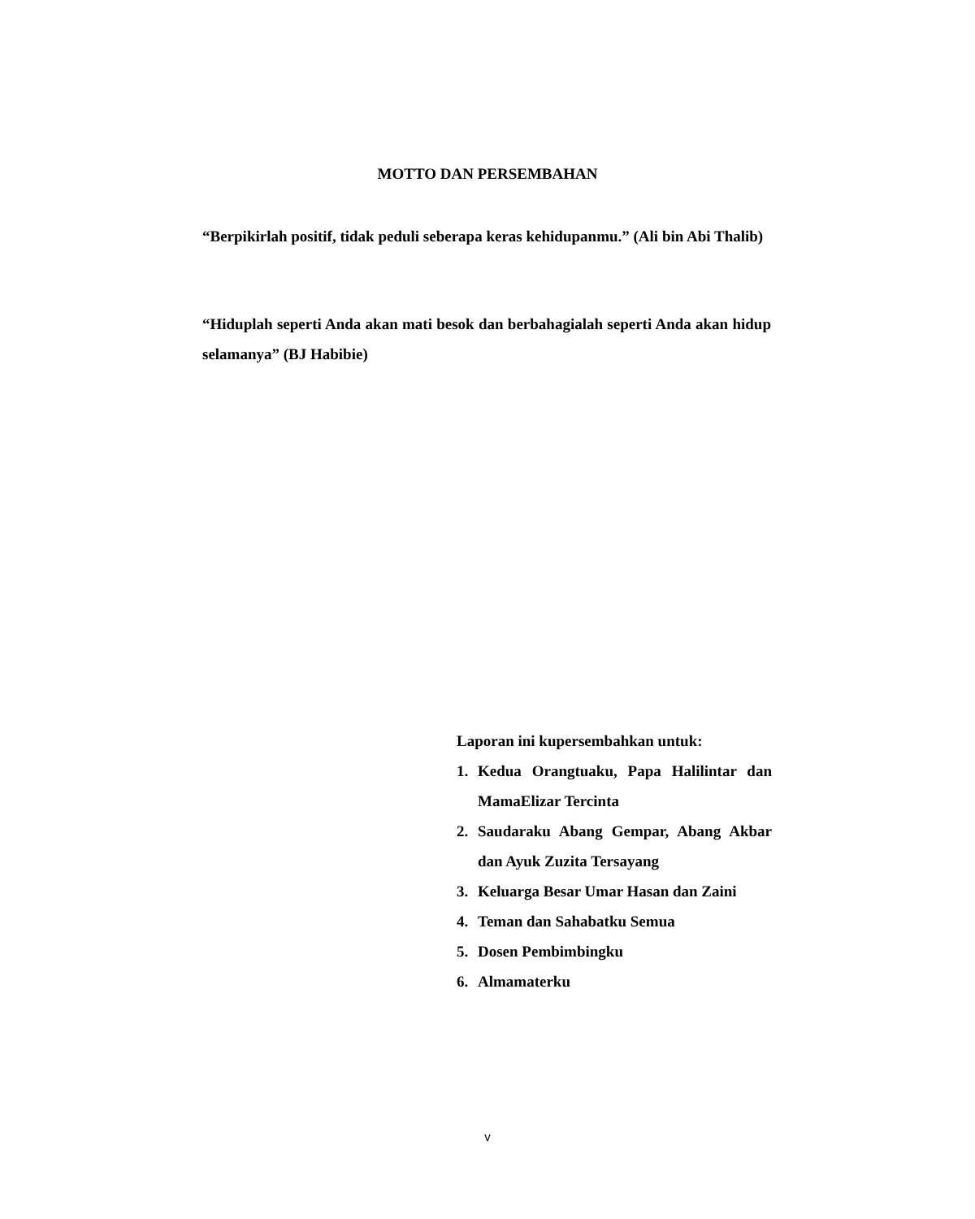MOTTO DAN PERSEMBAHAN
“Berpikirlah positif, tidak peduli seberapa keras kehidupanmu.” (Ali bin Abi Thalib)
“Hiduplah seperti Anda akan mati besok dan berbahagialah seperti Anda akan hidup selamanya” (BJ Habibie)
Laporan ini kupersembahkan untuk:
1. Kedua Orangtuaku, Papa Halilintar dan MamaElizar Tercinta
2. Saudaraku Abang Gempar, Abang Akbar dan Ayuk Zuzita Tersayang
3. Keluarga Besar Umar Hasan dan Zaini
4. Teman dan Sahabatku Semua
5. Dosen Pembimbingku
6. Almamaterku
v